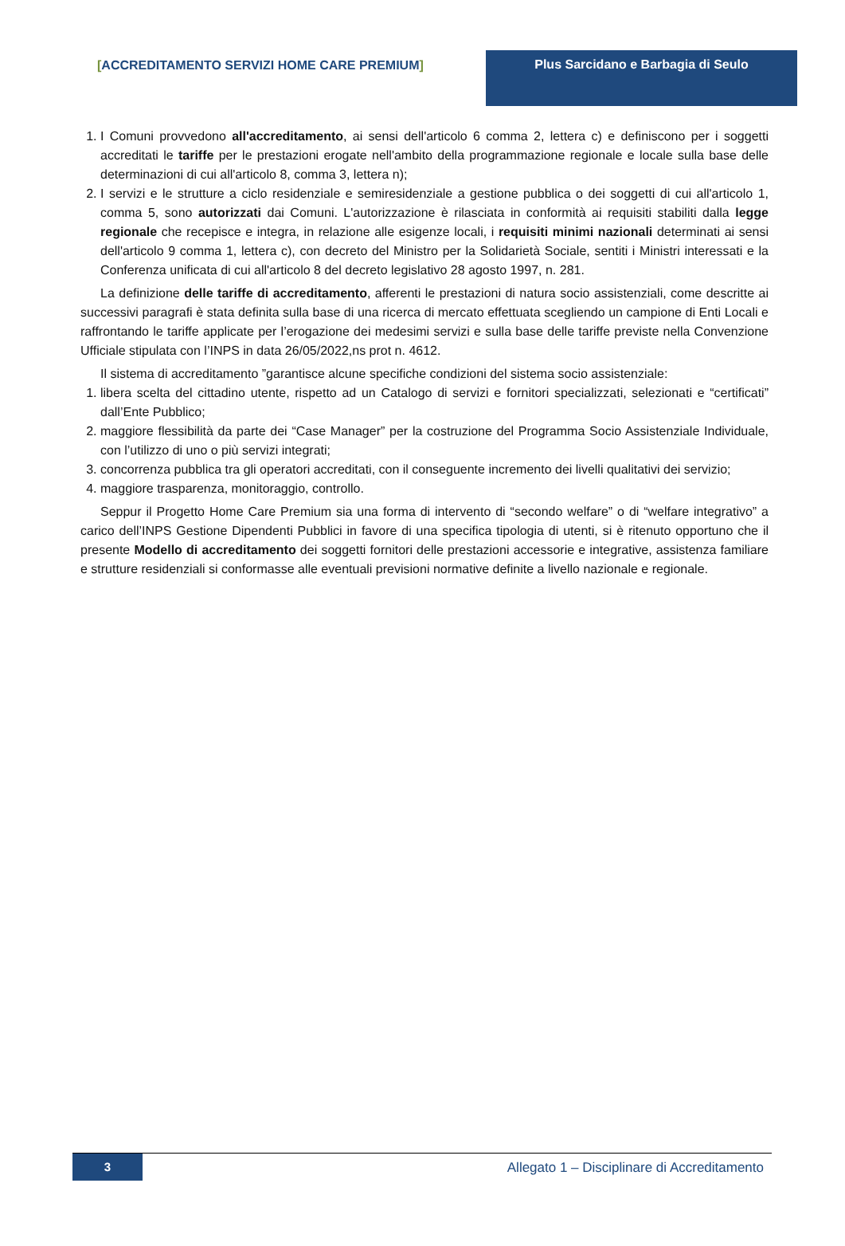[ACCREDITAMENTO SERVIZI HOME CARE PREMIUM] Plus Sarcidano e Barbagia di Seulo
1. I Comuni provvedono all'accreditamento, ai sensi dell'articolo 6 comma 2, lettera c) e definiscono per i soggetti accreditati le tariffe per le prestazioni erogate nell'ambito della programmazione regionale e locale sulla base delle determinazioni di cui all'articolo 8, comma 3, lettera n);
2. I servizi e le strutture a ciclo residenziale e semiresidenziale a gestione pubblica o dei soggetti di cui all'articolo 1, comma 5, sono autorizzati dai Comuni. L'autorizzazione è rilasciata in conformità ai requisiti stabiliti dalla legge regionale che recepisce e integra, in relazione alle esigenze locali, i requisiti minimi nazionali determinati ai sensi dell'articolo 9 comma 1, lettera c), con decreto del Ministro per la Solidarietà Sociale, sentiti i Ministri interessati e la Conferenza unificata di cui all'articolo 8 del decreto legislativo 28 agosto 1997, n. 281.
La definizione delle tariffe di accreditamento, afferenti le prestazioni di natura socio assistenziali, come descritte ai successivi paragrafi è stata definita sulla base di una ricerca di mercato effettuata scegliendo un campione di Enti Locali e raffrontando le tariffe applicate per l’erogazione dei medesimi servizi e sulla base delle tariffe previste nella Convenzione Ufficiale stipulata con l’INPS in data 26/05/2022,ns prot n. 4612.
Il sistema di accreditamento ”garantisce alcune specifiche condizioni del sistema socio assistenziale:
1. libera scelta del cittadino utente, rispetto ad un Catalogo di servizi e fornitori specializzati, selezionati e “certificati” dall’Ente Pubblico;
2. maggiore flessibilità da parte dei “Case Manager” per la costruzione del Programma Socio Assistenziale Individuale, con l’utilizzo di uno o più servizi integrati;
3. concorrenza pubblica tra gli operatori accreditati, con il conseguente incremento dei livelli qualitativi dei servizio;
4. maggiore trasparenza, monitoraggio, controllo.
Seppur il Progetto Home Care Premium sia una forma di intervento di “secondo welfare” o di “welfare integrativo” a carico dell’INPS Gestione Dipendenti Pubblici in favore di una specifica tipologia di utenti, si è ritenuto opportuno che il presente Modello di accreditamento dei soggetti fornitori delle prestazioni accessorie e integrative, assistenza familiare e strutture residenziali si conformasse alle eventuali previsioni normative definite a livello nazionale e regionale.
3
Allegato 1 – Disciplinare di Accreditamento